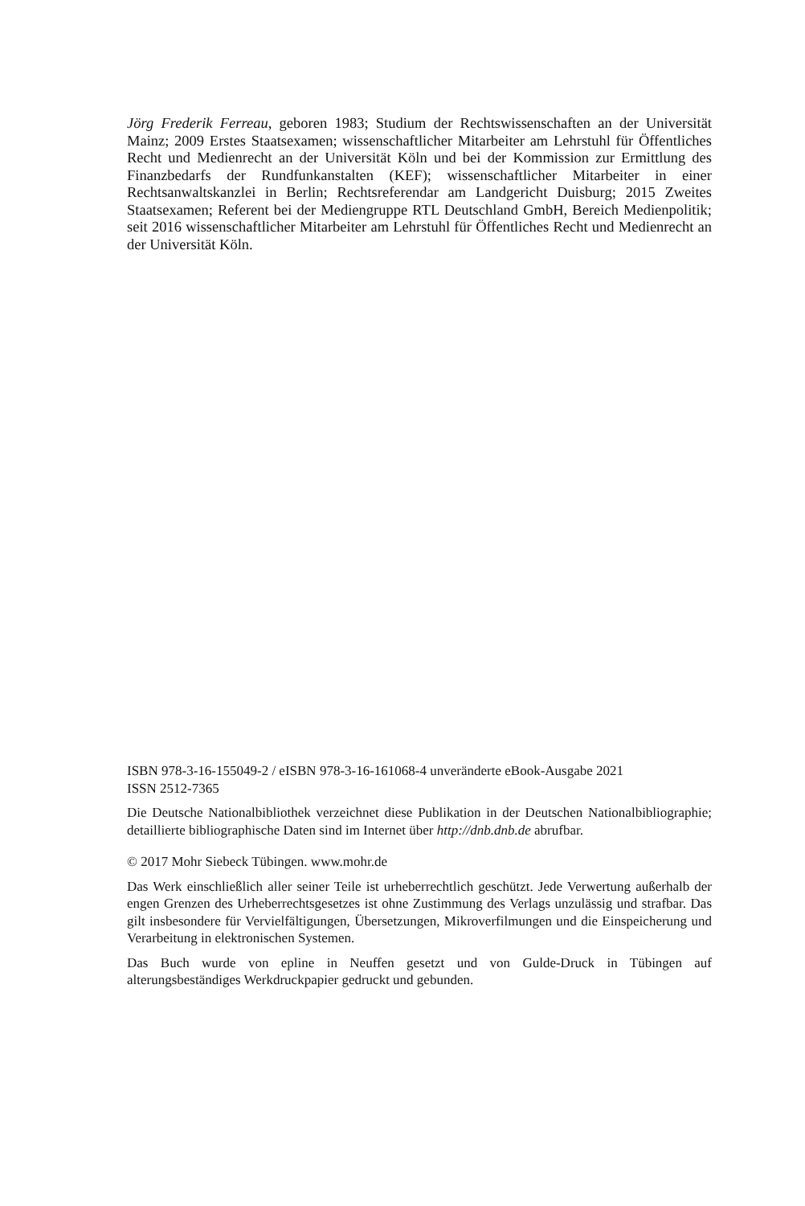Jörg Frederik Ferreau, geboren 1983; Studium der Rechtswissenschaften an der Universität Mainz; 2009 Erstes Staatsexamen; wissenschaftlicher Mitarbeiter am Lehrstuhl für Öffentliches Recht und Medienrecht an der Universität Köln und bei der Kommission zur Ermittlung des Finanzbedarfs der Rundfunkanstalten (KEF); wissenschaftlicher Mitarbeiter in einer Rechtsanwaltskanzlei in Berlin; Rechtsreferendar am Landgericht Duisburg; 2015 Zweites Staatsexamen; Referent bei der Mediengruppe RTL Deutschland GmbH, Bereich Medienpolitik; seit 2016 wissenschaftlicher Mitarbeiter am Lehrstuhl für Öffentliches Recht und Medienrecht an der Universität Köln.
ISBN 978-3-16-155049-2 / eISBN 978-3-16-161068-4 unveränderte eBook-Ausgabe 2021
ISSN 2512-7365
Die Deutsche Nationalbibliothek verzeichnet diese Publikation in der Deutschen Nationalbibliographie; detaillierte bibliographische Daten sind im Internet über http://dnb.dnb.de abrufbar.
© 2017 Mohr Siebeck Tübingen. www.mohr.de
Das Werk einschließlich aller seiner Teile ist urheberrechtlich geschützt. Jede Verwertung außerhalb der engen Grenzen des Urheberrechtsgesetzes ist ohne Zustimmung des Verlags unzulässig und strafbar. Das gilt insbesondere für Vervielfältigungen, Übersetzungen, Mikroverfilmungen und die Einspeicherung und Verarbeitung in elektronischen Systemen.
Das Buch wurde von epline in Neuffen gesetzt und von Gulde-Druck in Tübingen auf alterungsbeständiges Werkdruckpapier gedruckt und gebunden.